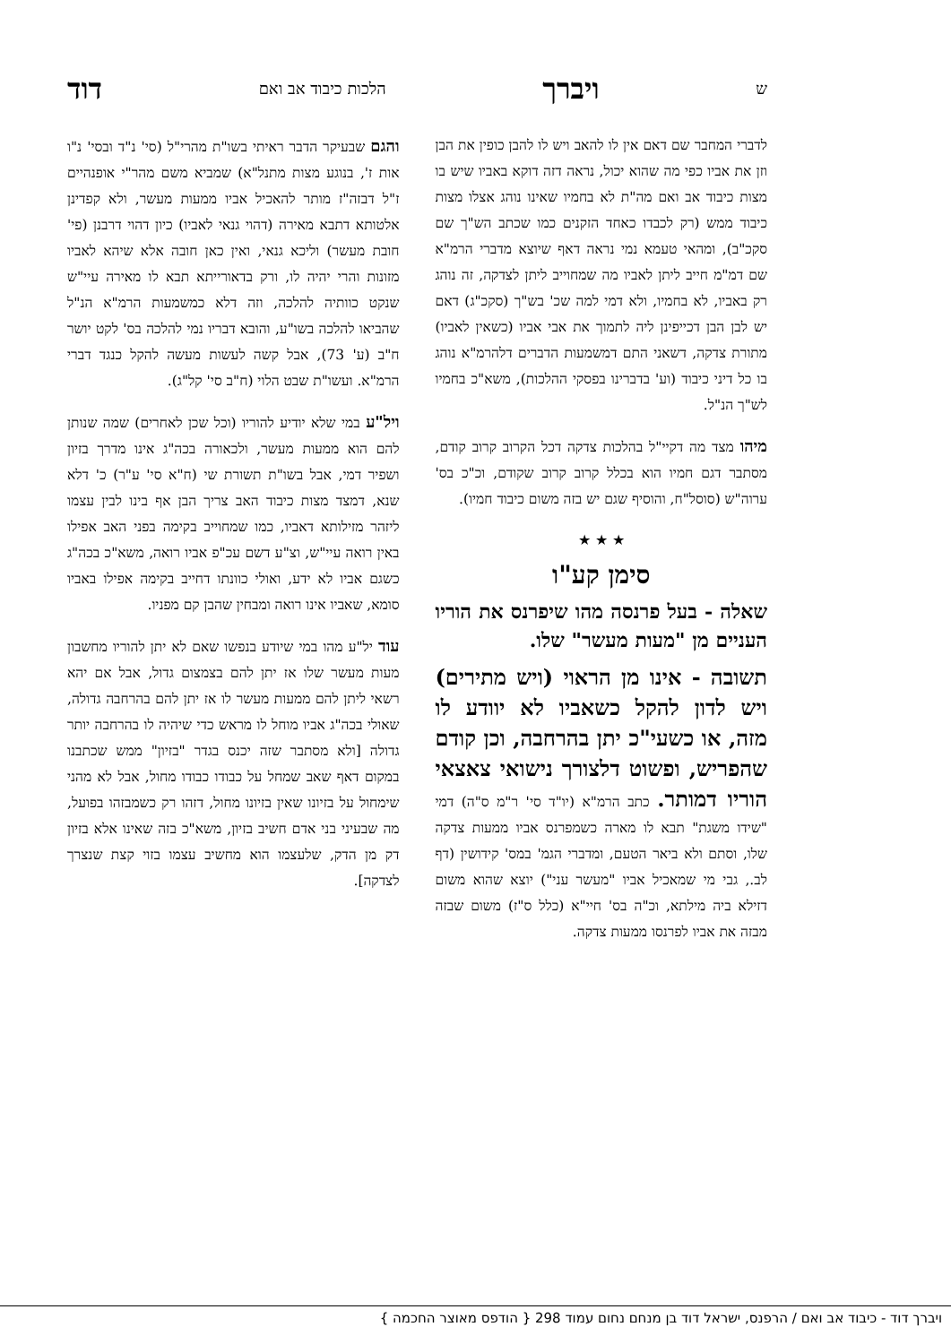ש ויברך הלכות כיבוד אב ואם דוד
לדברי המחבר שם דאם אין לו להאב ויש לו להבן כופין את הבן וזן את אביו כפי מה שהוא יכול, נראה דזה דוקא באביו שיש בו מצות כיבוד אב ואם מה"ת לא בחמיו שאינו נוהג אצלו מצות כיבוד ממש (רק לכבדו כאחד הזקנים כמו שכתב הש"ך שם סקכ"ב), ומהאי טעמא נמי נראה דאף שיוצא מדברי הרמ"א שם דמ"מ חייב ליתן לאביו מה שמחוייב ליתן לצדקה, זה נוהג רק באביו, לא בחמיו, ולא דמי למה שכ' בש"ך (סקכ"ג) דאם יש לבן הבן דכייפינן ליה לתמוך את אבי אביו (כשאין לאביו) מתורת צדקה, דשאני התם דמשמעות הדברים דלהרמ"א נוהג בו כל דיני כיבוד (וע' בדברינו בפסקי ההלכות), משא"כ בחמיו לש"ך הנ"ל.
מיהו מצד מה דקיי"ל בהלכות צדקה דכל הקרוב קרוב קודם, מסתבר דגם חמיו הוא בכלל קרוב קרוב שקודם, וכ"כ בס' ערוה"ש (סוסל"ח, והוסיף שגם יש בזה משום כיבוד חמיו).
★ ★ ★
סימן קע"ו
שאלה - בעל פרנסה מהו שיפרנס את הוריו העניים מן "מעות מעשר" שלו.
תשובה - אינו מן הראוי (ויש מתירים) ויש לדון להקל כשאביו לא יוודע לו מזה, או כשעי"כ יתן בהרחבה, וכן קודם שהפריש, ופשוט דלצורך נישואי צאצאי הוריו דמותר. כתב הרמ"א (יו"ד סי' ר"מ ס"ה) דמי "שידו משגת" תבא לו מארה כשמפרנס אביו ממעות צדקה שלו, וסתם ולא ביאר הטעם, ומדברי הגמ' במס' קידושין (דף לב., גבי מי שמאכיל אביו "מעשר עני") יוצא שהוא משום דזילא ביה מילתא, וכ"ה בס' חיי"א (כלל ס"ז) משום שבזה מבזה את אביו לפרנסו ממעות צדקה.
והגם שבעיקר הדבר ראיתי בשו"ת מהרי"ל (סי' נ"ד ובסי' נ"ו אות ז', בנוגע מצות מתנל"א) שמביא משם מהר"י אופנהיים ז"ל דבזה"ז מותר להאכיל אביו ממעות מעשר, ולא קפדינן אלטותא דתבא מאירה (דהוי גנאי לאביו) כיון דהוי דרבנן (פי' חובת מעשר) וליכא גנאי, ואין כאן חובה אלא שיהא לאביו מזונות והרי יהיה לו, ורק בדאורייתא תבא לו מאירה עיי"ש שנקט כוותיה להלכה, וזה דלא כמשמעות הרמ"א הנ"ל שהביאו להלכה בשו"ע, והובא דבריו נמי להלכה בס' לקט יושר ח"ב (ע' 73), אבל קשה לעשות מעשה להקל כנגד דברי הרמ"א. ועשו"ת שבט הלוי (ח"ב סי' קל"ג).
ויל"ע במי שלא יודיע להוריו (וכל שכן לאחרים) שמה שנותן להם הוא ממעות מעשר, ולכאורה בכה"ג אינו מדרך בזיון ושפיר דמי, אבל בשו"ת תשורת שי (ח"א סי' ע"ר) כ' דלא שנא, דמצד מצות כיבוד האב צריך הבן אף בינו לבין עצמו ליזהר מזילותא דאביו, כמו שמחוייב בקימה בפני האב אפילו באין רואה עיי"ש, וצ"ע דשם עכ"פ אביו רואה, משא"כ בכה"ג כשגם אביו לא ידע, ואולי כוונתו דחייב בקימה אפילו באביו סומא, שאביו אינו רואה ומבחין שהבן קם מפניו.
עוד יל"ע מהו במי שיודע בנפשו שאם לא יתן להוריו מחשבון מעות מעשר שלו אז יתן להם בצמצום גדול, אבל אם יהא רשאי ליתן להם ממעות מעשר לו אז יתן להם בהרחבה גדולה, שאולי בכה"ג אביו מוחל לו מראש כדי שיהיה לו בהרחבה יותר גדולה [ולא מסתבר שזה יכנס בגדר "בזיון" ממש שכתבנו במקום דאף שאב שמחל על כבודו כבודו מחול, אבל לא מהני שימחול על בזיונו שאין בזיונו מחול, דזהו רק כשמבזהו בפועל, מה שבעיני בני אדם חשיב בזיון, משא"כ בזה שאינו אלא בזיון דק מן הדק, שלעצמו הוא מחשיב עצמו בזוי קצת שנצרך לצדקה].
ויברך דוד - כיבוד אב ואם / הרפנס, ישראל דוד בן מנחם נחום עמוד 298 { הודפס מאוצר החכמה }